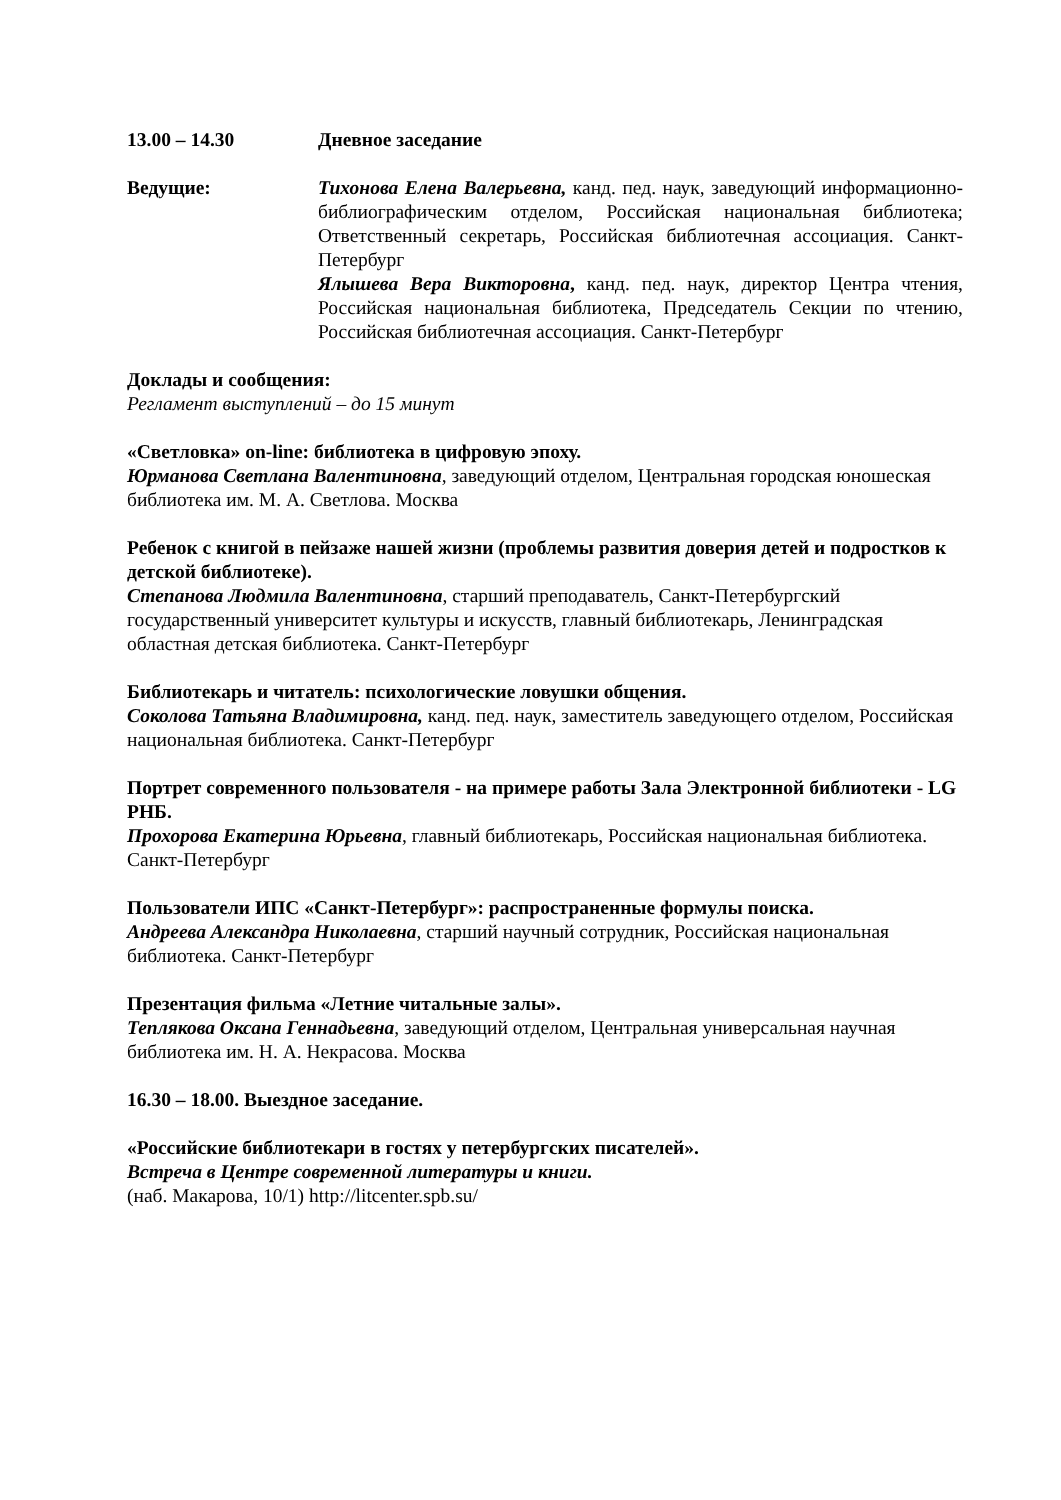13.00 – 14.30 Дневное заседание
Ведущие: Тихонова Елена Валерьевна, канд. пед. наук, заведующий информационно-библиографическим отделом, Российская национальная библиотека; Ответственный секретарь, Российская библиотечная ассоциация. Санкт-Петербург
Ялышева Вера Викторовна, канд. пед. наук, директор Центра чтения, Российская национальная библиотека, Председатель Секции по чтению, Российская библиотечная ассоциация. Санкт-Петербург
Доклады и сообщения:
Регламент выступлений – до 15 минут
«Светловка» on-line: библиотека в цифровую эпоху.
Юрманова Светлана Валентиновна, заведующий отделом, Центральная городская юношеская библиотека им. М. А. Светлова. Москва
Ребенок с книгой в пейзаже нашей жизни (проблемы развития доверия детей и подростков к детской библиотеке).
Степанова Людмила Валентиновна, старший преподаватель, Санкт-Петербургский государственный университет культуры и искусств, главный библиотекарь, Ленинградская областная детская библиотека. Санкт-Петербург
Библиотекарь и читатель: психологические ловушки общения.
Соколова Татьяна Владимировна, канд. пед. наук, заместитель заведующего отделом, Российская национальная библиотека. Санкт-Петербург
Портрет современного пользователя - на примере работы Зала Электронной библиотеки - LG РНБ.
Прохорова Екатерина Юрьевна, главный библиотекарь, Российская национальная библиотека. Санкт-Петербург
Пользователи ИПС «Санкт-Петербург»: распространенные формулы поиска.
Андреева Александра Николаевна, старший научный сотрудник, Российская национальная библиотека. Санкт-Петербург
Презентация фильма «Летние читальные залы».
Теплякова Оксана Геннадьевна, заведующий отделом, Центральная универсальная научная библиотека им. Н. А. Некрасова. Москва
16.30 – 18.00. Выездное заседание.
«Российские библиотекари в гостях у петербургских писателей».
Встреча в Центре современной литературы и книги.
(наб. Макарова, 10/1) http://litcenter.spb.su/